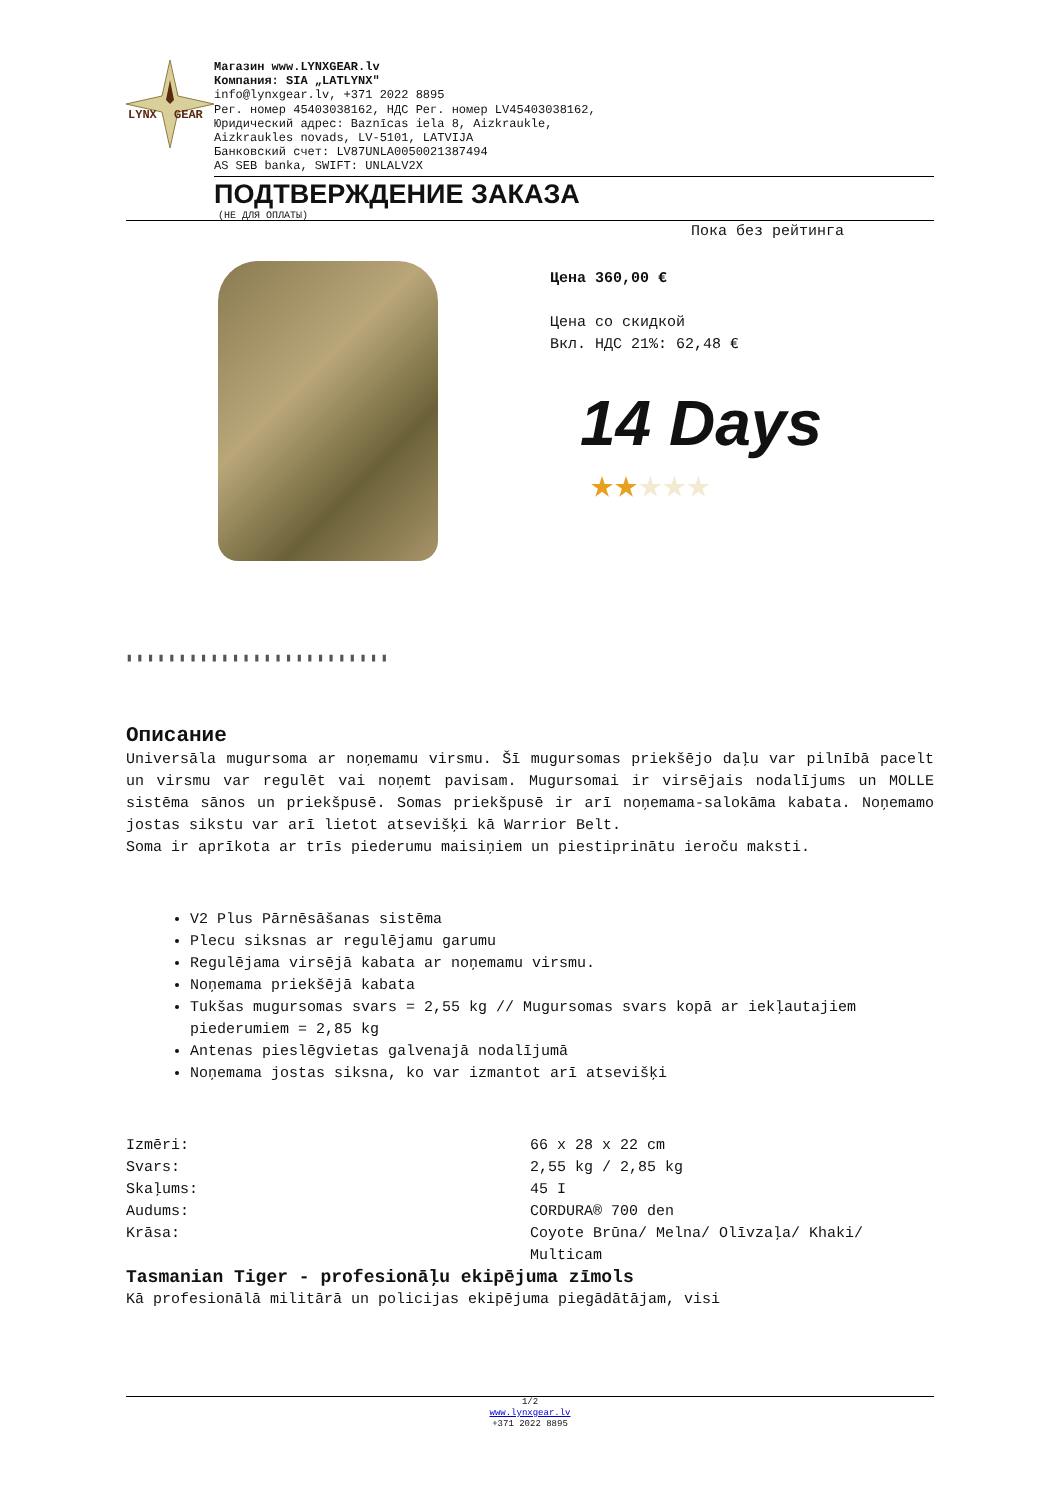LYNX
GEAR
Магазин www.LYNXGEAR.lv
Компания: SIA „LATLYNX"
info@lynxgear.lv, +371 2022 8895
Рег. номер 45403038162, НДС Рег. номер LV45403038162,
Юридический адрес: Baznīcas iela 8, Aizkraukle,
Aizkraukles novads, LV-5101, LATVIJA
Банковский счет: LV87UNLA0050021387494
AS SEB banka, SWIFT: UNLALV2X
ПОДТВЕРЖДЕНИЕ ЗАКАЗА
(НЕ ДЛЯ ОПЛАТЫ)
▮▮▮▮▮▮▮▮▮▮▮▮▮▮▮▮▮▮▮▮▮▮▮▮▮
Пока без рейтинга
Цена 360,00 €
Цена со скидкой
Вкл. НДС 21%: 62,48 €
14 Days
★★★★★
Описание
Universāla mugursoma ar noņemamu virsmu. Šī mugursomas priekšējo daļu var pilnībā pacelt un virsmu var regulēt vai noņemt pavisam. Mugursomai ir virsējais nodalījums un MOLLE sistēma sānos un priekšpusē. Somas priekšpusē ir arī noņemama-salokāma kabata. Noņemamo jostas sikstu var arī lietot atsevišķi kā Warrior Belt.
Soma ir aprīkota ar trīs piederumu maisiņiem un piestiprinātu ieroču maksti.
V2 Plus Pārnēsāšanas sistēma
Plecu siksnas ar regulējamu garumu
Regulējama virsējā kabata ar noņemamu virsmu.
Noņemama priekšējā kabata
Tukšas mugursomas svars = 2,55 kg // Mugursomas svars kopā ar iekļautajiem piederumiem = 2,85 kg
Antenas pieslēgvietas galvenajā nodalījumā
Noņemama jostas siksna, ko var izmantot arī atsevišķi
| Izmēri: | 66 x 28 x 22 cm |
| Svars: | 2,55 kg / 2,85 kg |
| Skaļums: | 45 I |
| Audums: | CORDURA® 700 den |
| Krāsa: | Coyote Brūna/ Melna/ Olīvzaļa/ Khaki/ Multicam |
Tasmanian Tiger - profesionāļu ekipējuma zīmols
Kā profesionālā militārā un policijas ekipējuma piegādātājam, visi
1/2
www.lynxgear.lv
+371 2022 8895